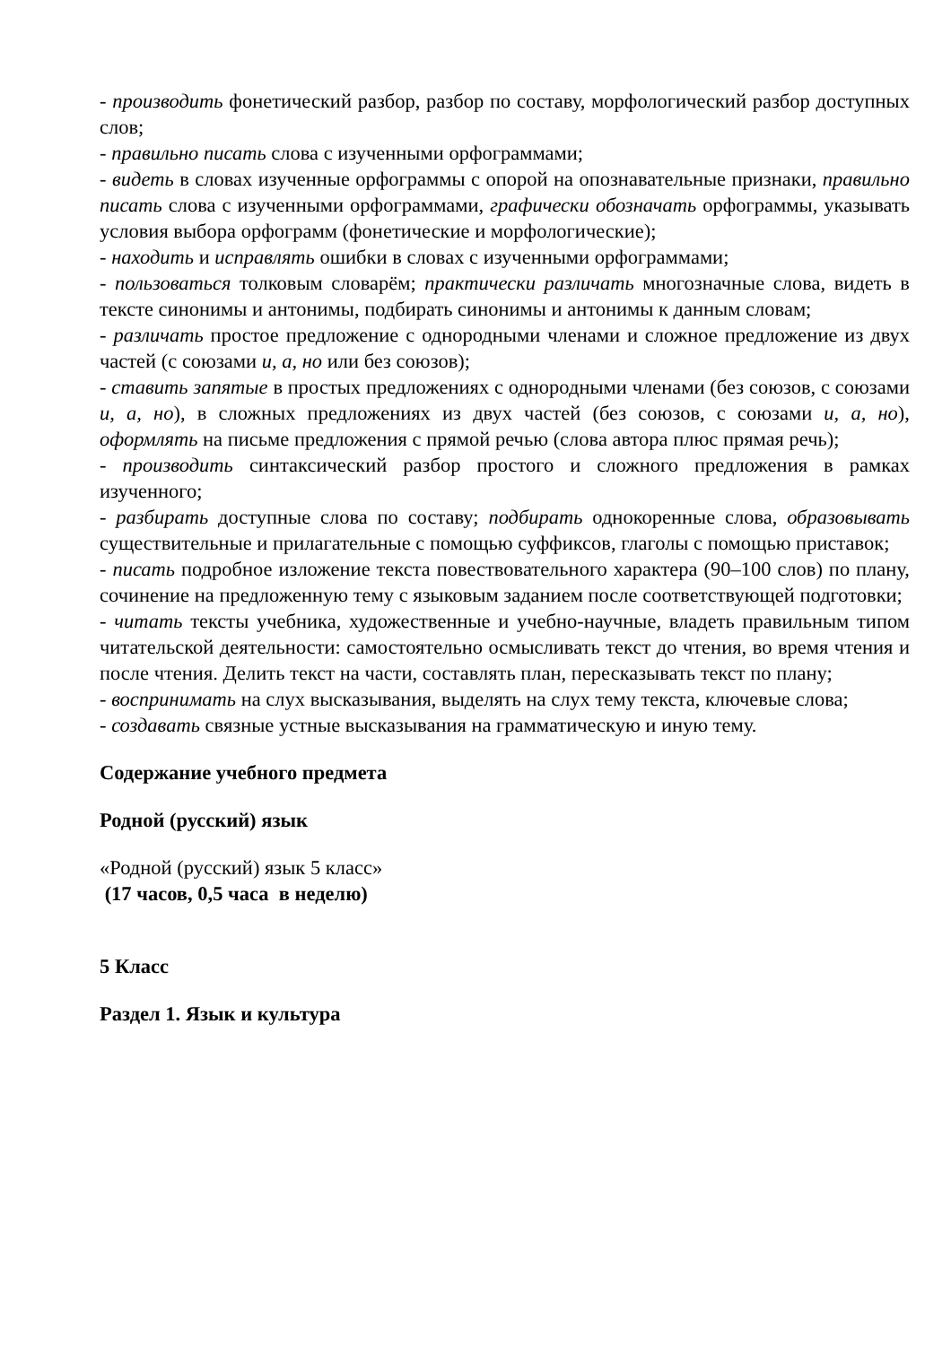- производить фонетический разбор, разбор по составу, морфологический разбор доступных слов;
- правильно писать слова с изученными орфограммами;
- видеть в словах изученные орфограммы с опорой на опознавательные признаки, правильно писать слова с изученными орфограммами, графически обозначать орфограммы, указывать условия выбора орфограмм (фонетические и морфологические);
- находить и исправлять ошибки в словах с изученными орфограммами;
- пользоваться толковым словарём; практически различать многозначные слова, видеть в тексте синонимы и антонимы, подбирать синонимы и антонимы к данным словам;
- различать простое предложение с однородными членами и сложное предложение из двух частей (с союзами и, а, но или без союзов);
- ставить запятые в простых предложениях с однородными членами (без союзов, с союзами и, а, но), в сложных предложениях из двух частей (без союзов, с союзами и, а, но), оформлять на письме предложения с прямой речью (слова автора плюс прямая речь);
- производить синтаксический разбор простого и сложного предложения в рамках изученного;
- разбирать доступные слова по составу; подбирать однокоренные слова, образовывать существительные и прилагательные с помощью суффиксов, глаголы с помощью приставок;
- писать подробное изложение текста повествовательного характера (90–100 слов) по плану, сочинение на предложенную тему с языковым заданием после соответствующей подготовки;
- читать тексты учебника, художественные и учебно-научные, владеть правильным типом читательской деятельности: самостоятельно осмысливать текст до чтения, во время чтения и после чтения. Делить текст на части, составлять план, пересказывать текст по плану;
- воспринимать на слух высказывания, выделять на слух тему текста, ключевые слова;
- создавать связные устные высказывания на грамматическую и иную тему.
Содержание учебного предмета
Родной (русский) язык
«Родной (русский) язык 5 класс»
(17 часов, 0,5 часа в неделю)
5 Класс
Раздел 1. Язык и культура